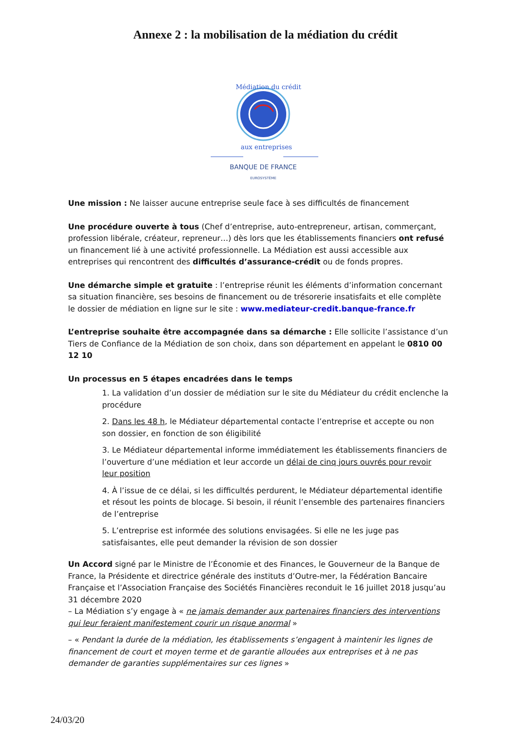Annexe 2 : la mobilisation de la médiation du crédit
Médiation du crédit
aux entreprises
BANQUE DE FRANCE
EUROSYSTÈME
Une mission : Ne laisser aucune entreprise seule face à ses difficultés de financement
Une procédure ouverte à tous (Chef d’entreprise, auto-entrepreneur, artisan, commerçant, profession libérale, créateur, repreneur…) dès lors que les établissements financiers ont refusé un financement lié à une activité professionnelle. La Médiation est aussi accessible aux entreprises qui rencontrent des difficultés d’assurance-crédit ou de fonds propres.
Une démarche simple et gratuite : l’entreprise réunit les éléments d’information concernant sa situation financière, ses besoins de financement ou de trésorerie insatisfaits et elle complète le dossier de médiation en ligne sur le site : www.mediateur-credit.banque-france.fr
L’entreprise souhaite être accompagnée dans sa démarche : Elle sollicite l’assistance d’un Tiers de Confiance de la Médiation de son choix, dans son département en appelant le 0810 00 12 10
Un processus en 5 étapes encadrées dans le temps
1. La validation d’un dossier de médiation sur le site du Médiateur du crédit enclenche la procédure
2. Dans les 48 h, le Médiateur départemental contacte l’entreprise et accepte ou non son dossier, en fonction de son éligibilité
3. Le Médiateur départemental informe immédiatement les établissements financiers de l’ouverture d’une médiation et leur accorde un délai de cinq jours ouvrés pour revoir leur position
4. À l’issue de ce délai, si les difficultés perdurent, le Médiateur départemental identifie et résout les points de blocage. Si besoin, il réunit l’ensemble des partenaires financiers de l’entreprise
5. L’entreprise est informée des solutions envisagées. Si elle ne les juge pas satisfaisantes, elle peut demander la révision de son dossier
Un Accord signé par le Ministre de l’Économie et des Finances, le Gouverneur de la Banque de France, la Présidente et directrice générale des instituts d’Outre-mer, la Fédération Bancaire Française et l’Association Française des Sociétés Financières reconduit le 16 juillet 2018 jusqu’au 31 décembre 2020
– La Médiation s’y engage à « ne jamais demander aux partenaires financiers des interventions qui leur feraient manifestement courir un risque anormal »
– « Pendant la durée de la médiation, les établissements s’engagent à maintenir les lignes de financement de court et moyen terme et de garantie allouées aux entreprises et à ne pas demander de garanties supplémentaires sur ces lignes »
24/03/20